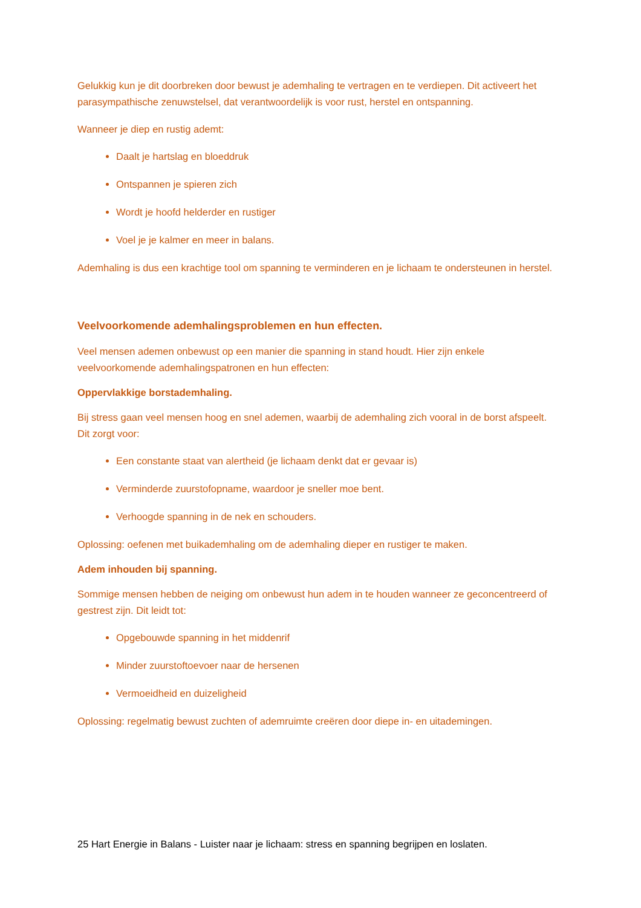Gelukkig kun je dit doorbreken door bewust je ademhaling te vertragen en te verdiepen. Dit activeert het parasympathische zenuwstelsel, dat verantwoordelijk is voor rust, herstel en ontspanning.
Wanneer je diep en rustig ademt:
Daalt je hartslag en bloeddruk
Ontspannen je spieren zich
Wordt je hoofd helderder en rustiger
Voel je je kalmer en meer in balans.
Ademhaling is dus een krachtige tool om spanning te verminderen en je lichaam te ondersteunen in herstel.
Veelvoorkomende ademhalingsproblemen en hun effecten.
Veel mensen ademen onbewust op een manier die spanning in stand houdt. Hier zijn enkele veelvoorkomende ademhalingspatronen en hun effecten:
Oppervlakkige borstademhaling.
Bij stress gaan veel mensen hoog en snel ademen, waarbij de ademhaling zich vooral in de borst afspeelt. Dit zorgt voor:
Een constante staat van alertheid (je lichaam denkt dat er gevaar is)
Verminderde zuurstofopname, waardoor je sneller moe bent.
Verhoogde spanning in de nek en schouders.
Oplossing: oefenen met buikademhaling om de ademhaling dieper en rustiger te maken.
Adem inhouden bij spanning.
Sommige mensen hebben de neiging om onbewust hun adem in te houden wanneer ze geconcentreerd of gestrest zijn. Dit leidt tot:
Opgebouwde spanning in het middenrif
Minder zuurstoftoevoer naar de hersenen
Vermoeidheid en duizeligheid
Oplossing: regelmatig bewust zuchten of ademruimte creëren door diepe in- en uitademingen.
25 Hart Energie in Balans - Luister naar je lichaam: stress en spanning begrijpen en loslaten.